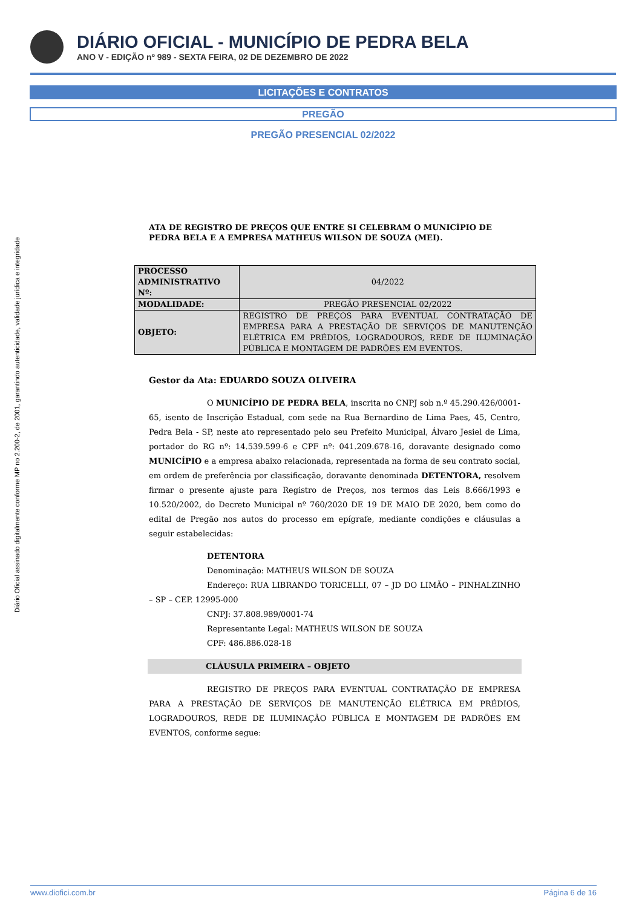DIÁRIO OFICIAL - MUNICÍPIO DE PEDRA BELA
ANO V - EDIÇÃO nº 989 - SEXTA FEIRA, 02 DE DEZEMBRO DE 2022
Diário Oficial assinado digitalmente conforme MP no 2.200-2, de 2001, garantindo autenticidade, validade jurídica e integridade
LICITAÇÕES E CONTRATOS
PREGÃO
PREGÃO PRESENCIAL 02/2022
ATA DE REGISTRO DE PREÇOS QUE ENTRE SI CELEBRAM O MUNICÍPIO DE PEDRA BELA E A EMPRESA MATHEUS WILSON DE SOUZA (MEI).
| PROCESSO ADMINISTRATIVO Nº: | 04/2022 |
| MODALIDADE: | PREGÃO PRESENCIAL 02/2022 |
| OBJETO: | REGISTRO DE PREÇOS PARA EVENTUAL CONTRATAÇÃO DE EMPRESA PARA A PRESTAÇÃO DE SERVIÇOS DE MANUTENÇÃO ELÉTRICA EM PRÉDIOS, LOGRADOUROS, REDE DE ILUMINAÇÃO PÚBLICA E MONTAGEM DE PADRÕES EM EVENTOS. |
Gestor da Ata: EDUARDO SOUZA OLIVEIRA
O MUNICÍPIO DE PEDRA BELA, inscrita no CNPJ sob n.º 45.290.426/0001-65, isento de Inscrição Estadual, com sede na Rua Bernardino de Lima Paes, 45, Centro, Pedra Bela - SP, neste ato representado pelo seu Prefeito Municipal, Álvaro Jesiel de Lima, portador do RG nº: 14.539.599-6 e CPF nº: 041.209.678-16, doravante designado como MUNICÍPIO e a empresa abaixo relacionada, representada na forma de seu contrato social, em ordem de preferência por classificação, doravante denominada DETENTORA, resolvem firmar o presente ajuste para Registro de Preços, nos termos das Leis 8.666/1993 e 10.520/2002, do Decreto Municipal nº 760/2020 DE 19 DE MAIO DE 2020, bem como do edital de Pregão nos autos do processo em epígrafe, mediante condições e cláusulas a seguir estabelecidas:
DETENTORA
Denominação: MATHEUS WILSON DE SOUZA
Endereço: RUA LIBRANDO TORICELLI, 07 – JD DO LIMÃO – PINHALZINHO – SP – CEP. 12995-000
CNPJ: 37.808.989/0001-74
Representante Legal: MATHEUS WILSON DE SOUZA
CPF: 486.886.028-18
CLÁUSULA PRIMEIRA – OBJETO
REGISTRO DE PREÇOS PARA EVENTUAL CONTRATAÇÃO DE EMPRESA PARA A PRESTAÇÃO DE SERVIÇOS DE MANUTENÇÃO ELÉTRICA EM PRÉDIOS, LOGRADOUROS, REDE DE ILUMINAÇÃO PÚBLICA E MONTAGEM DE PADRÕES EM EVENTOS, conforme segue:
www.diofici.com.br Página 6 de 16